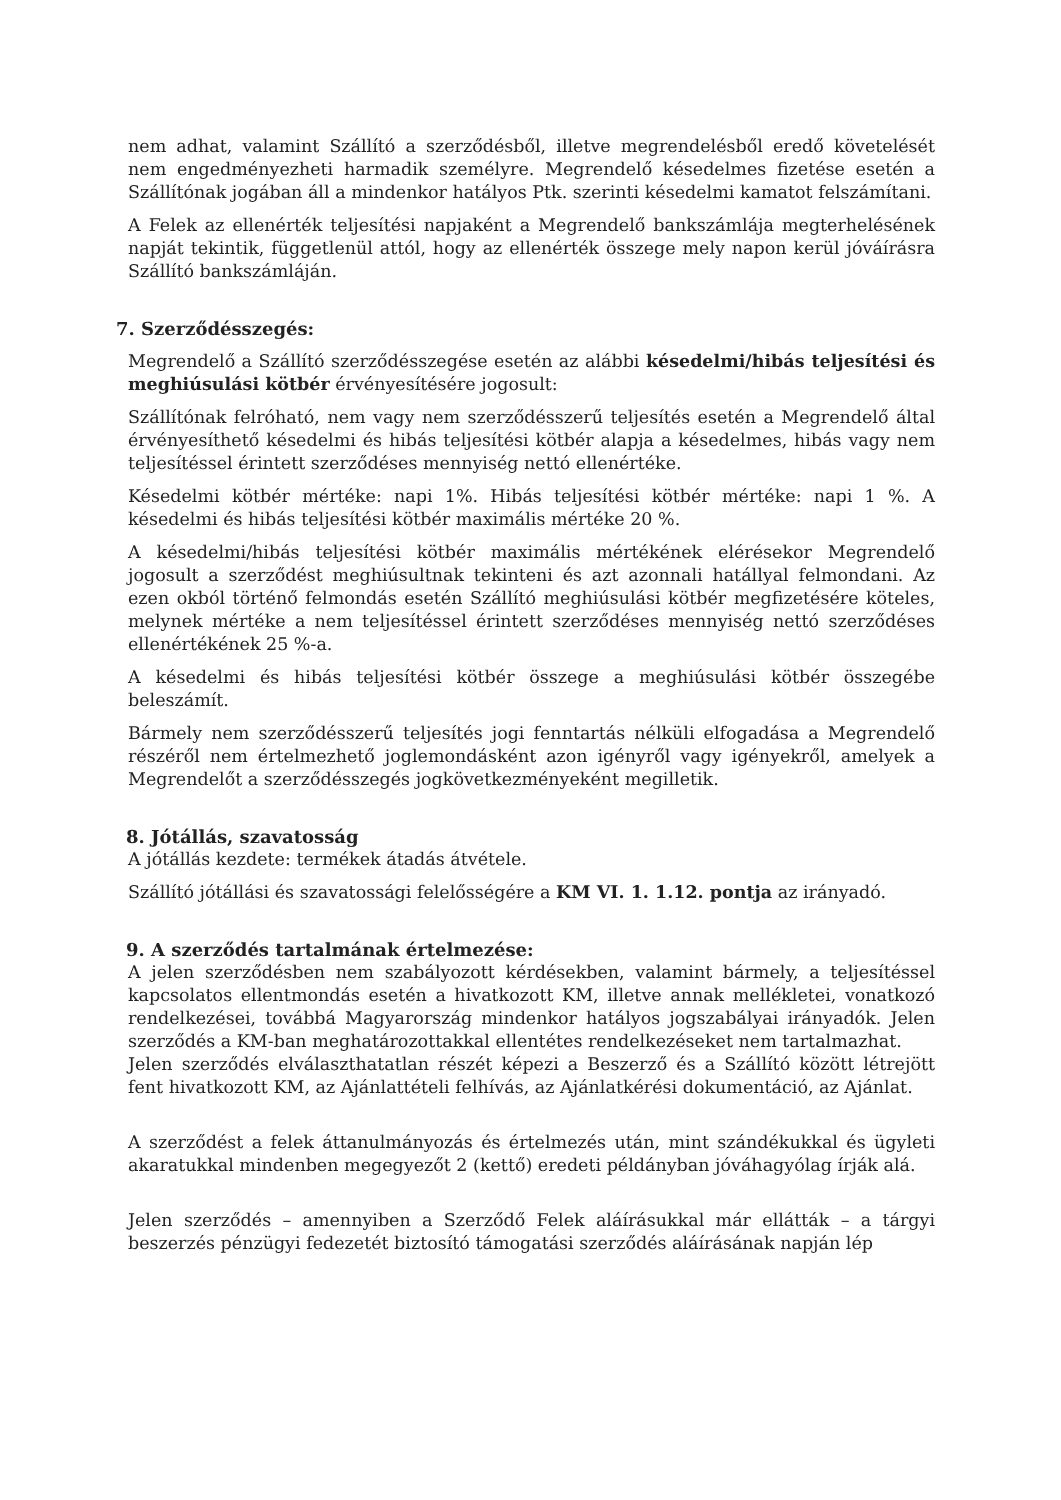nem adhat, valamint Szállító a szerződésből, illetve megrendelésből eredő követelését nem engedményezheti harmadik személyre. Megrendelő késedelmes fizetése esetén a Szállítónak jogában áll a mindenkor hatályos Ptk. szerinti késedelmi kamatot felszámítani.
A Felek az ellenérték teljesítési napjaként a Megrendelő bankszámlája megterhelésének napját tekintik, függetlenül attól, hogy az ellenérték összege mely napon kerül jóváírásra Szállító bankszámláján.
7. Szerződésszegés:
Megrendelő a Szállító szerződésszegése esetén az alábbi késedelmi/hibás teljesítési és meghiúsulási kötbér érvényesítésére jogosult:
Szállítónak felróható, nem vagy nem szerződésszerű teljesítés esetén a Megrendelő által érvényesíthető késedelmi és hibás teljesítési kötbér alapja a késedelmes, hibás vagy nem teljesítéssel érintett szerződéses mennyiség nettó ellenértéke.
Késedelmi kötbér mértéke: napi 1%. Hibás teljesítési kötbér mértéke: napi 1 %. A késedelmi és hibás teljesítési kötbér maximális mértéke 20 %.
A késedelmi/hibás teljesítési kötbér maximális mértékének elérésekor Megrendelő jogosult a szerződést meghiúsultnak tekinteni és azt azonnali hatállyal felmondani. Az ezen okból történő felmondás esetén Szállító meghiúsulási kötbér megfizetésére köteles, melynek mértéke a nem teljesítéssel érintett szerződéses mennyiség nettó szerződéses ellenértékének 25 %-a.
A késedelmi és hibás teljesítési kötbér összege a meghiúsulási kötbér összegébe beleszámít.
Bármely nem szerződésszerű teljesítés jogi fenntartás nélküli elfogadása a Megrendelő részéről nem értelmezhető joglemondásként azon igényről vagy igényekről, amelyek a Megrendelőt a szerződésszegés jogkövetkezményeként megilletik.
8. Jótállás, szavatosság
A jótállás kezdete: termékek átadás átvétele.
Szállító jótállási és szavatossági felelősségére a KM VI. 1. 1.12. pontja az irányadó.
9. A szerződés tartalmának értelmezése:
A jelen szerződésben nem szabályozott kérdésekben, valamint bármely, a teljesítéssel kapcsolatos ellentmondás esetén a hivatkozott KM, illetve annak mellékletei, vonatkozó rendelkezései, továbbá Magyarország mindenkor hatályos jogszabályai irányadók. Jelen szerződés a KM-ban meghatározottakkal ellentétes rendelkezéseket nem tartalmazhat.
Jelen szerződés elválaszthatatlan részét képezi a Beszerző és a Szállító között létrejött fent hivatkozott KM, az Ajánlattételi felhívás, az Ajánlatkérési dokumentáció, az Ajánlat.
A szerződést a felek áttanulmányozás és értelmezés után, mint szándékukkal és ügyleti akaratukkal mindenben megegyezőt 2 (kettő) eredeti példányban jóváhagyólag írják alá.
Jelen szerződés – amennyiben a Szerződő Felek aláírásukkal már ellátták – a tárgyi beszerzés pénzügyi fedezetét biztosító támogatási szerződés aláírásának napján lép